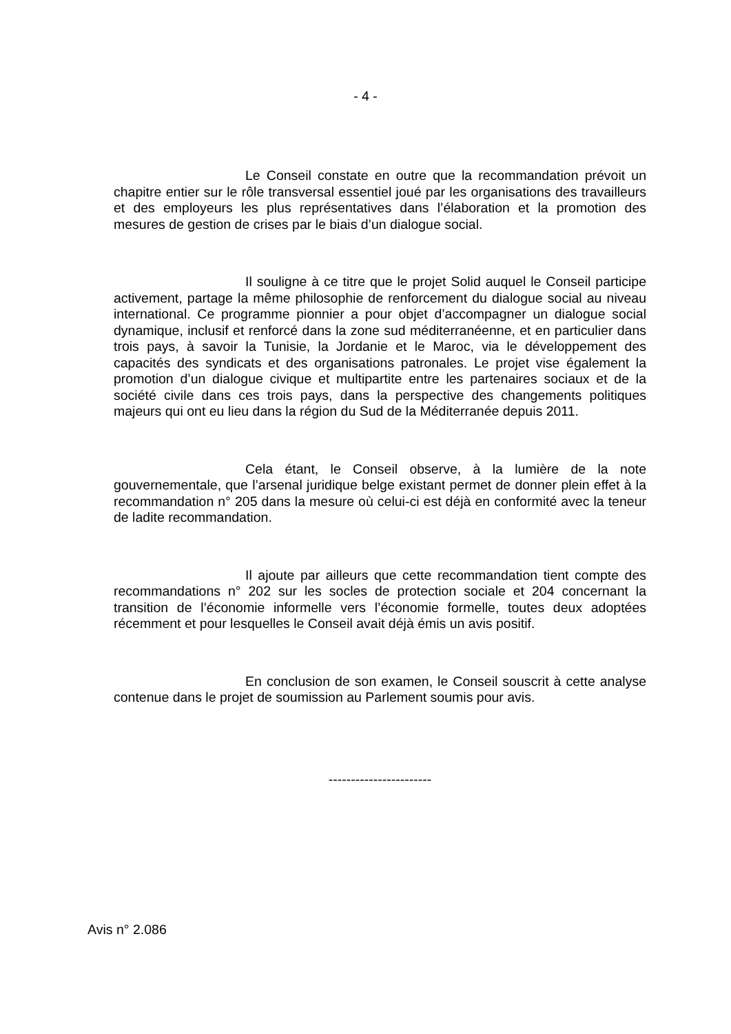- 4 -
Le Conseil constate en outre que la recommandation prévoit un chapitre entier sur le rôle transversal essentiel joué par les organisations des travailleurs et des employeurs les plus représentatives dans l’élaboration et la promotion des mesures de gestion de crises par le biais d’un dialogue social.
Il souligne à ce titre que le projet Solid auquel le Conseil participe activement, partage la même philosophie de renforcement du dialogue social au niveau international. Ce programme pionnier a pour objet d’accompagner un dialogue social dynamique, inclusif et renforcé dans la zone sud méditerranéenne, et en particulier dans trois pays, à savoir la Tunisie, la Jordanie et le Maroc, via le développement des capacités des syndicats et des organisations patronales. Le projet vise également la promotion d’un dialogue civique et multipartite entre les partenaires sociaux et de la société civile dans ces trois pays, dans la perspective des changements politiques majeurs qui ont eu lieu dans la région du Sud de la Méditerranée depuis 2011.
Cela étant, le Conseil observe, à la lumière de la note gouvernementale, que l’arsenal juridique belge existant permet de donner plein effet à la recommandation n° 205 dans la mesure où celui-ci est déjà en conformité avec la teneur de ladite recommandation.
Il ajoute par ailleurs que cette recommandation tient compte des recommandations n° 202 sur les socles de protection sociale et 204 concernant la transition de l’économie informelle vers l’économie formelle, toutes deux adoptées récemment et pour lesquelles le Conseil avait déjà émis un avis positif.
En conclusion de son examen, le Conseil souscrit à cette analyse contenue dans le projet de soumission au Parlement soumis pour avis.
-----------------------
Avis n° 2.086